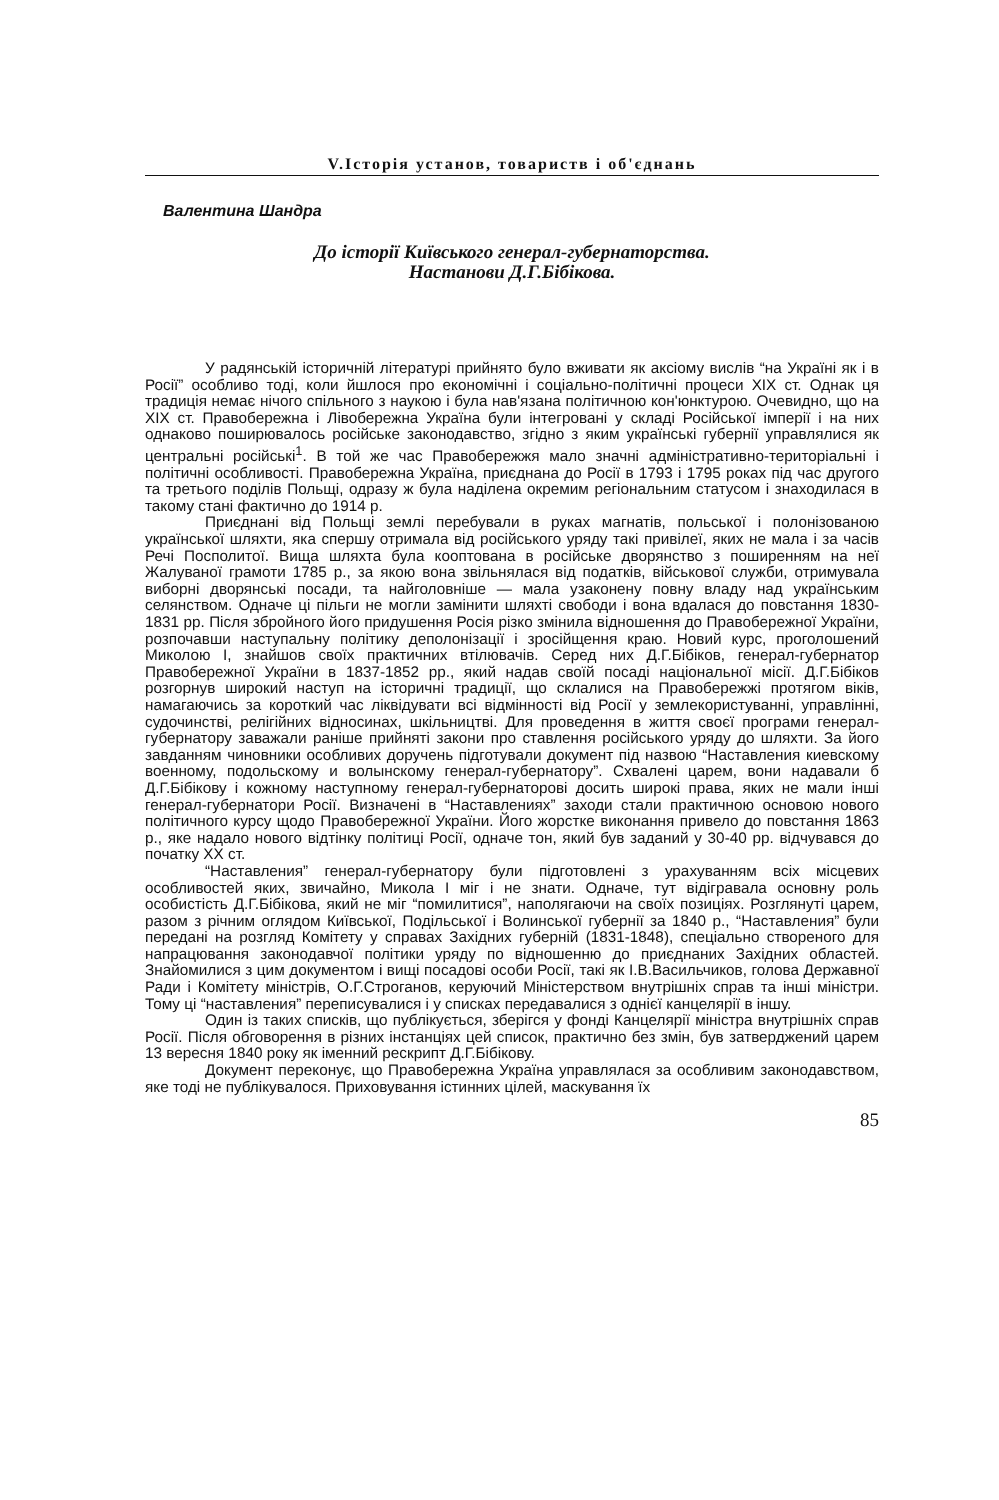V.Історія установ, товариств і об'єднань
Валентина Шандра
До історії Київського генерал-губернаторства.
Настанови Д.Г.Бібікова.
У радянській історичній літературі прийнято було вживати як аксіому вислів “на Україні як і в Росії” особливо тоді, коли йшлося про економічні і соціально-політичні процеси XIX ст. Однак ця традиція немає нічого спільного з наукою і була нав'язана політичною кон'юнктурою. Очевидно, що на XIX ст. Правобережна і Лівобережна Україна були інтегровані у складі Російської імперії і на них однаково поширювалось російське законодавство, згідно з яким українські губернії управлялися як центральні російські<sup>1</sup>. В той же час Правобережжя мало значні адміністративно-територіальні і політичні особливості. Правобережна Україна, приєднана до Росії в 1793 і 1795 роках під час другого та третього поділів Польщі, одразу ж була наділена окремим регіональним статусом і знаходилася в такому стані фактично до 1914 р.
Приєднані від Польщі землі перебували в руках магнатів, польської і полонізованою української шляхти, яка спершу отримала від російського уряду такі привілеї, яких не мала і за часів Речі Посполитої. Вища шляхта була кооптована в російське дворянство з поширенням на неї Жалуваної грамоти 1785 р., за якою вона звільнялася від податків, військової служби, отримувала виборні дворянські посади, та найголовніше — мала узаконену повну владу над українським селянством. Одначе ці пільги не могли замінити шляхті свободи і вона вдалася до повстання 1830-1831 рр. Після збройного його придушення Росія різко змінила відношення до Правобережної України, розпочавши наступальну політику деполонізації і зросійщення краю. Новий курс, проголошений Миколою І, знайшов своїх практичних втілювачів. Серед них Д.Г.Бібіков, генерал-губернатор Правобережної України в 1837-1852 рр., який надав своїй посаді національної місії. Д.Г.Бібіков розгорнув широкий наступ на історичні традиції, що склалися на Правобережжі протягом віків, намагаючись за короткий час ліквідувати всі відмінності від Росії у землекористуванні, управлінні, судочинстві, релігійних відносинах, шкільництві. Для проведення в життя своєї програми генерал-губернатору заважали раніше прийняті закони про ставлення російського уряду до шляхти. За його завданням чиновники особливих доручень підготували документ під назвою “Наставления киевскому военному, подольскому и волынскому генерал-губернатору”. Схвалені царем, вони надавали б Д.Г.Бібікову і кожному наступному генерал-губернаторові досить широкі права, яких не мали інші генерал-губернатори Росії. Визначені в “Наставлениях” заходи стали практичною основою нового політичного курсу щодо Правобережної України. Його жорстке виконання привело до повстання 1863 р., яке надало нового відтінку політиці Росії, одначе тон, який був заданий у 30-40 рр. відчувався до початку XX ст.
“Наставления” генерал-губернатору були підготовлені з урахуванням всіх місцевих особливостей яких, звичайно, Микола І міг і не знати. Одначе, тут відігравала основну роль особистість Д.Г.Бібікова, який не міг “помилитися”, наполягаючи на своїх позиціях. Розглянуті царем, разом з річним оглядом Київської, Подільської і Волинської губернії за 1840 р., “Наставления” були передані на розгляд Комітету у справах Західних губерній (1831-1848), спеціально створеного для напрацювання законодавчої політики уряду по відношенню до приєднаних Західних областей. Знайомилися з цим документом і вищі посадові особи Росії, такі як І.В.Васильчиков, голова Державної Ради і Комітету міністрів, О.Г.Строганов, керуючий Міністерством внутрішніх справ та інші міністри. Тому ці “наставления” переписувалися і у списках передавалися з однієї канцелярії в іншу.
Один із таких списків, що публікується, зберігся у фонді Канцелярії міністра внутрішніх справ Росії. Після обговорення в різних інстанціях цей список, практично без змін, був затверджений царем 13 вересня 1840 року як іменний рескрипт Д.Г.Бібікову.
Документ переконує, що Правобережна Україна управлялася за особливим законодавством, яке тоді не публікувалося. Приховування істинних цілей, маскування їх
85